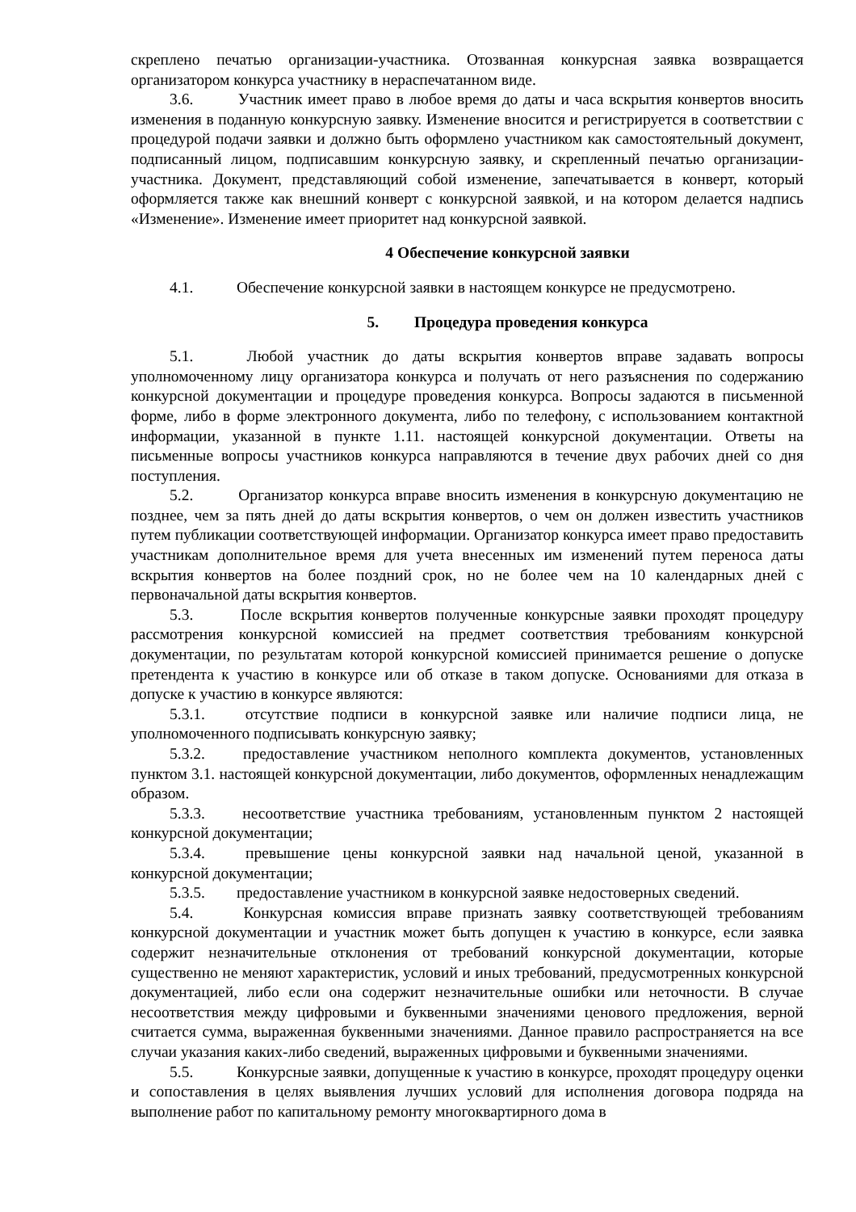скреплено печатью организации-участника. Отозванная конкурсная заявка возвращается организатором конкурса участнику в нераспечатанном виде.
3.6. Участник имеет право в любое время до даты и часа вскрытия конвертов вносить изменения в поданную конкурсную заявку. Изменение вносится и регистрируется в соответствии с процедурой подачи заявки и должно быть оформлено участником как самостоятельный документ, подписанный лицом, подписавшим конкурсную заявку, и скрепленный печатью организации-участника. Документ, представляющий собой изменение, запечатывается в конверт, который оформляется также как внешний конверт с конкурсной заявкой, и на котором делается надпись «Изменение». Изменение имеет приоритет над конкурсной заявкой.
4 Обеспечение конкурсной заявки
4.1. Обеспечение конкурсной заявки в настоящем конкурсе не предусмотрено.
5. Процедура проведения конкурса
5.1. Любой участник до даты вскрытия конвертов вправе задавать вопросы уполномоченному лицу организатора конкурса и получать от него разъяснения по содержанию конкурсной документации и процедуре проведения конкурса. Вопросы задаются в письменной форме, либо в форме электронного документа, либо по телефону, с использованием контактной информации, указанной в пункте 1.11. настоящей конкурсной документации. Ответы на письменные вопросы участников конкурса направляются в течение двух рабочих дней со дня поступления.
5.2. Организатор конкурса вправе вносить изменения в конкурсную документацию не позднее, чем за пять дней до даты вскрытия конвертов, о чем он должен известить участников путем публикации соответствующей информации. Организатор конкурса имеет право предоставить участникам дополнительное время для учета внесенных им изменений путем переноса даты вскрытия конвертов на более поздний срок, но не более чем на 10 календарных дней с первоначальной даты вскрытия конвертов.
5.3. После вскрытия конвертов полученные конкурсные заявки проходят процедуру рассмотрения конкурсной комиссией на предмет соответствия требованиям конкурсной документации, по результатам которой конкурсной комиссией принимается решение о допуске претендента к участию в конкурсе или об отказе в таком допуске. Основаниями для отказа в допуске к участию в конкурсе являются:
5.3.1. отсутствие подписи в конкурсной заявке или наличие подписи лица, не уполномоченного подписывать конкурсную заявку;
5.3.2. предоставление участником неполного комплекта документов, установленных пунктом 3.1. настоящей конкурсной документации, либо документов, оформленных ненадлежащим образом.
5.3.3. несоответствие участника требованиям, установленным пунктом 2 настоящей конкурсной документации;
5.3.4. превышение цены конкурсной заявки над начальной ценой, указанной в конкурсной документации;
5.3.5. предоставление участником в конкурсной заявке недостоверных сведений.
5.4. Конкурсная комиссия вправе признать заявку соответствующей требованиям конкурсной документации и участник может быть допущен к участию в конкурсе, если заявка содержит незначительные отклонения от требований конкурсной документации, которые существенно не меняют характеристик, условий и иных требований, предусмотренных конкурсной документацией, либо если она содержит незначительные ошибки или неточности. В случае несоответствия между цифровыми и буквенными значениями ценового предложения, верной считается сумма, выраженная буквенными значениями. Данное правило распространяется на все случаи указания каких-либо сведений, выраженных цифровыми и буквенными значениями.
5.5. Конкурсные заявки, допущенные к участию в конкурсе, проходят процедуру оценки и сопоставления в целях выявления лучших условий для исполнения договора подряда на выполнение работ по капитальному ремонту многоквартирного дома в